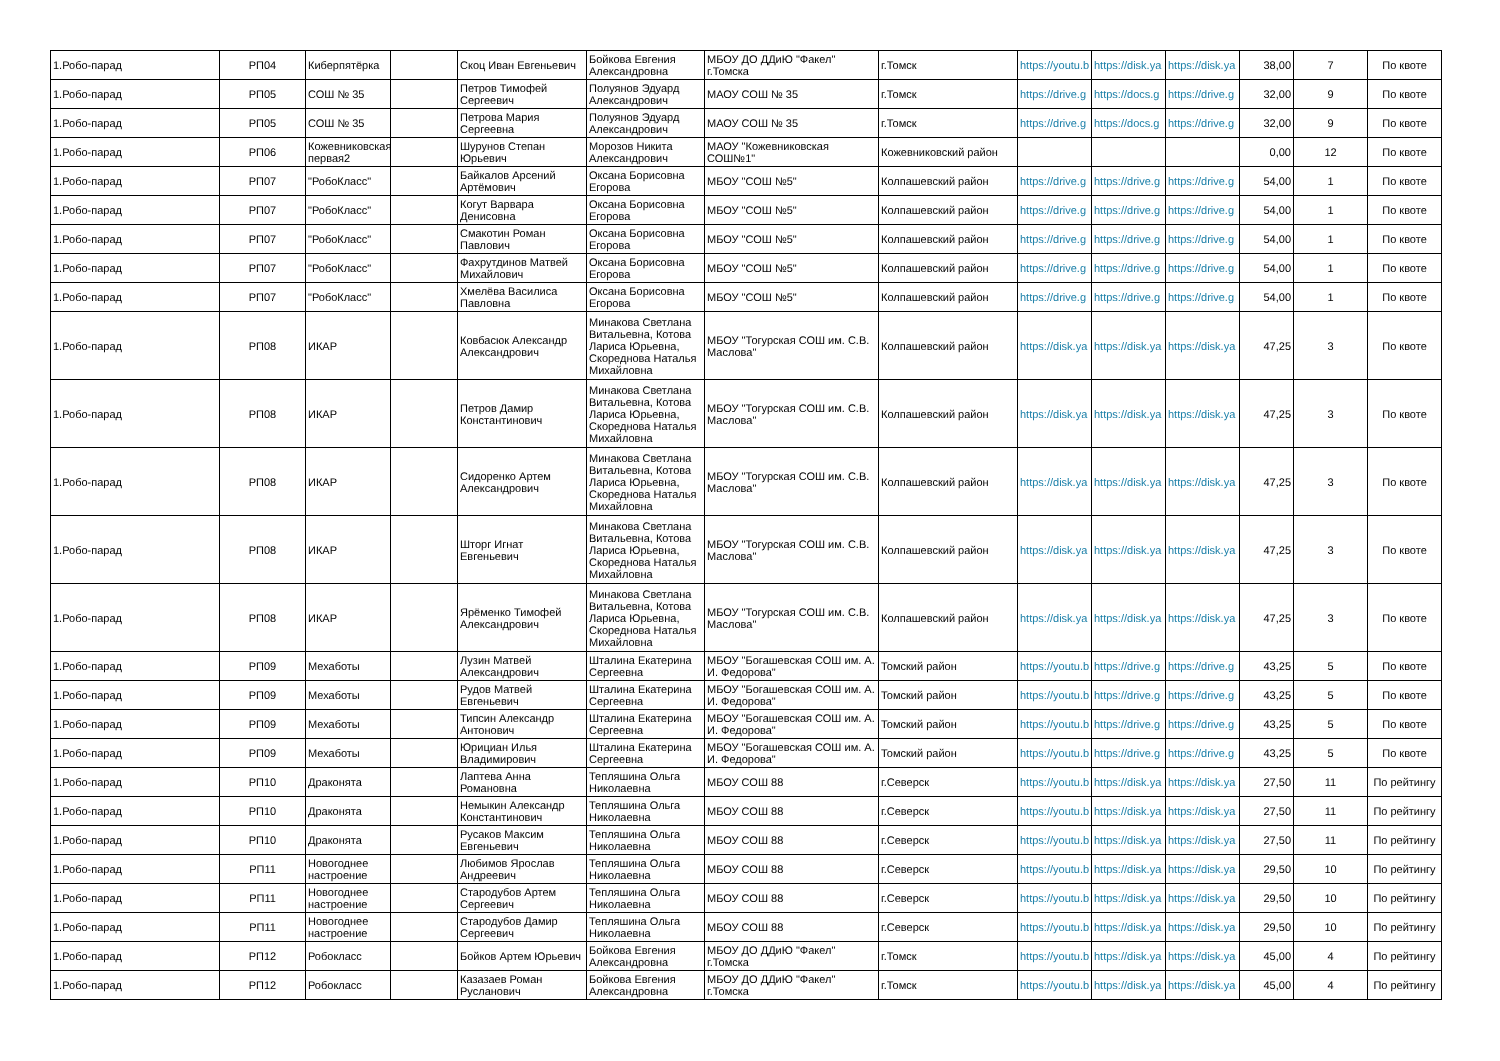| 1.Робо-парад | РП04 | Киберпятёрка | | Скоц Иван Евгеньевич | Бойкова Евгения Александровна | МБОУ ДО ДДиЮ "Факел" г.Томска | г.Томск | https://youtu.b | https://disk.ya | https://disk.ya | 38,00 | 7 | По квоте |
| 1.Робо-парад | РП05 | СОШ № 35 | | Петров Тимофей Сергеевич | Полуянов Эдуард Александрович | МАОУ СОШ № 35 | г.Томск | https://drive.g | https://docs.g | https://drive.g | 32,00 | 9 | По квоте |
| 1.Робо-парад | РП05 | СОШ № 35 | | Петрова Мария Сергеевна | Полуянов Эдуард Александрович | МАОУ СОШ № 35 | г.Томск | https://drive.g | https://docs.g | https://drive.g | 32,00 | 9 | По квоте |
| 1.Робо-парад | РП06 | Кожевниковская первая2 | | Шурунов Степан Юрьевич | Морозов Никита Александрович | МАОУ "Кожевниковская СОШ№1" | Кожевниковский район | | | | 0,00 | 12 | По квоте |
| 1.Робо-парад | РП07 | "РобоКласс" | | Байкалов Арсений Артёмович | Оксана Борисовна Егорова | МБОУ "СОШ №5" | Колпашевский район | https://drive.g | https://drive.g | https://drive.g | 54,00 | 1 | По квоте |
| 1.Робо-парад | РП07 | "РобоКласс" | | Когут Варвара Денисовна | Оксана Борисовна Егорова | МБОУ "СОШ №5" | Колпашевский район | https://drive.g | https://drive.g | https://drive.g | 54,00 | 1 | По квоте |
| 1.Робо-парад | РП07 | "РобоКласс" | | Смакотин Роман Павлович | Оксана Борисовна Егорова | МБОУ "СОШ №5" | Колпашевский район | https://drive.g | https://drive.g | https://drive.g | 54,00 | 1 | По квоте |
| 1.Робо-парад | РП07 | "РобоКласс" | | Фахрутдинов Матвей Михайлович | Оксана Борисовна Егорова | МБОУ "СОШ №5" | Колпашевский район | https://drive.g | https://drive.g | https://drive.g | 54,00 | 1 | По квоте |
| 1.Робо-парад | РП07 | "РобоКласс" | | Хмелёва Василиса Павловна | Оксана Борисовна Егорова | МБОУ "СОШ №5" | Колпашевский район | https://drive.g | https://drive.g | https://drive.g | 54,00 | 1 | По квоте |
| 1.Робо-парад | РП08 | ИКАР | | Ковбасюк Александр Александрович | Минакова Светлана Витальевна, Котова Лариса Юрьевна, Скореднова Наталья Михайловна | МБОУ "Тогурская СОШ им. С.В. Маслова" | Колпашевский район | https://disk.ya | https://disk.ya | https://disk.ya | 47,25 | 3 | По квоте |
| 1.Робо-парад | РП08 | ИКАР | | Петров Дамир Константинович | Минакова Светлана Витальевна, Котова Лариса Юрьевна, Скореднова Наталья Михайловна | МБОУ "Тогурская СОШ им. С.В. Маслова" | Колпашевский район | https://disk.ya | https://disk.ya | https://disk.ya | 47,25 | 3 | По квоте |
| 1.Робо-парад | РП08 | ИКАР | | Сидоренко Артем Александрович | Минакова Светлана Витальевна, Котова Лариса Юрьевна, Скореднова Наталья Михайловна | МБОУ "Тогурская СОШ им. С.В. Маслова" | Колпашевский район | https://disk.ya | https://disk.ya | https://disk.ya | 47,25 | 3 | По квоте |
| 1.Робо-парад | РП08 | ИКАР | | Шторг Игнат Евгеньевич | Минакова Светлана Витальевна, Котова Лариса Юрьевна, Скореднова Наталья Михайловна | МБОУ "Тогурская СОШ им. С.В. Маслова" | Колпашевский район | https://disk.ya | https://disk.ya | https://disk.ya | 47,25 | 3 | По квоте |
| 1.Робо-парад | РП08 | ИКАР | | Ярёменко Тимофей Александрович | Минакова Светлана Витальевна, Котова Лариса Юрьевна, Скореднова Наталья Михайловна | МБОУ "Тогурская СОШ им. С.В. Маслова" | Колпашевский район | https://disk.ya | https://disk.ya | https://disk.ya | 47,25 | 3 | По квоте |
| 1.Робо-парад | РП09 | Мехаботы | | Лузин Матвей Александрович | Шталина Екатерина Сергеевна | МБОУ "Богашевская СОШ им. А. И. Федорова" | Томский район | https://youtu.b | https://drive.g | https://drive.g | 43,25 | 5 | По квоте |
| 1.Робо-парад | РП09 | Мехаботы | | Рудов Матвей Евгеньевич | Шталина Екатерина Сергеевна | МБОУ "Богашевская СОШ им. А. И. Федорова" | Томский район | https://youtu.b | https://drive.g | https://drive.g | 43,25 | 5 | По квоте |
| 1.Робо-парад | РП09 | Мехаботы | | Типсин Александр Антонович | Шталина Екатерина Сергеевна | МБОУ "Богашевская СОШ им. А. И. Федорова" | Томский район | https://youtu.b | https://drive.g | https://drive.g | 43,25 | 5 | По квоте |
| 1.Робо-парад | РП09 | Мехаботы | | Юрициан Илья Владимирович | Шталина Екатерина Сергеевна | МБОУ "Богашевская СОШ им. А. И. Федорова" | Томский район | https://youtu.b | https://drive.g | https://drive.g | 43,25 | 5 | По квоте |
| 1.Робо-парад | РП10 | Драконята | | Лаптева Анна Романовна | Тепляшина Ольга Николаевна | МБОУ СОШ 88 | г.Северск | https://youtu.b | https://disk.ya | https://disk.ya | 27,50 | 11 | По рейтингу |
| 1.Робо-парад | РП10 | Драконята | | Немыкин Александр Константинович | Тепляшина Ольга Николаевна | МБОУ СОШ 88 | г.Северск | https://youtu.b | https://disk.ya | https://disk.ya | 27,50 | 11 | По рейтингу |
| 1.Робо-парад | РП10 | Драконята | | Русаков Максим Евгеньевич | Тепляшина Ольга Николаевна | МБОУ СОШ 88 | г.Северск | https://youtu.b | https://disk.ya | https://disk.ya | 27,50 | 11 | По рейтингу |
| 1.Робо-парад | РП11 | Новогоднее настроение | | Любимов Ярослав Андреевич | Тепляшина Ольга Николаевна | МБОУ СОШ 88 | г.Северск | https://youtu.b | https://disk.ya | https://disk.ya | 29,50 | 10 | По рейтингу |
| 1.Робо-парад | РП11 | Новогоднее настроение | | Стародубов Артем Сергеевич | Тепляшина Ольга Николаевна | МБОУ СОШ 88 | г.Северск | https://youtu.b | https://disk.ya | https://disk.ya | 29,50 | 10 | По рейтингу |
| 1.Робо-парад | РП11 | Новогоднее настроение | | Стародубов Дамир Сергеевич | Тепляшина Ольга Николаевна | МБОУ СОШ 88 | г.Северск | https://youtu.b | https://disk.ya | https://disk.ya | 29,50 | 10 | По рейтингу |
| 1.Робо-парад | РП12 | Робокласс | | Бойков Артем Юрьевич | Бойкова Евгения Александровна | МБОУ ДО ДДиЮ "Факел" г.Томска | г.Томск | https://youtu.b | https://disk.ya | https://disk.ya | 45,00 | 4 | По рейтингу |
| 1.Робо-парад | РП12 | Робокласс | | Казазаев Роман Русланович | Бойкова Евгения Александровна | МБОУ ДО ДДиЮ "Факел" г.Томска | г.Томск | https://youtu.b | https://disk.ya | https://disk.ya | 45,00 | 4 | По рейтингу |